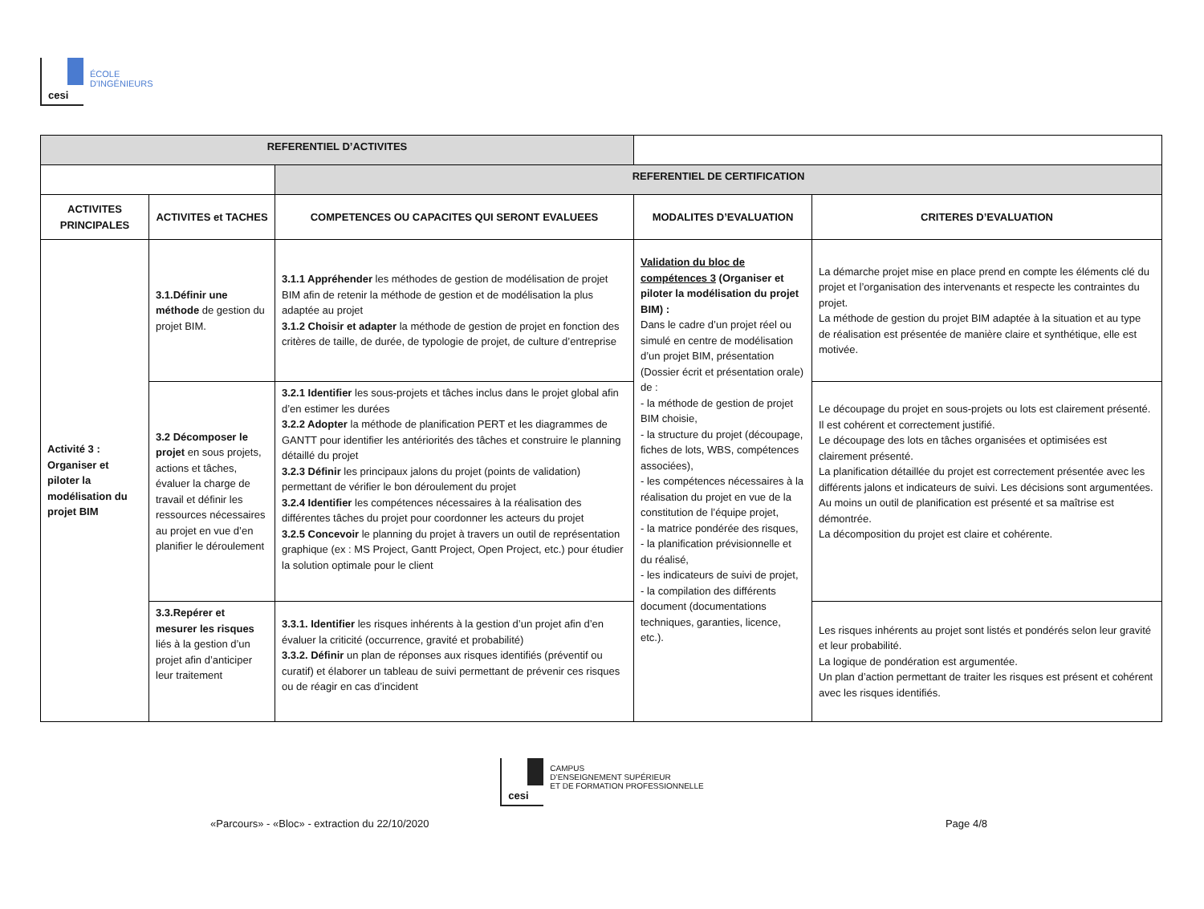cesi
ÉCOLE
D'INGÉNIEURS
| REFERENTIEL D’ACTIVITES | | | | |
| | | REFERENTIEL DE CERTIFICATION | | |
| ACTIVITES PRINCIPALES | ACTIVITES et TACHES | COMPETENCES OU CAPACITES QUI SERONT EVALUEES | MODALITES D’EVALUATION | CRITERES D’EVALUATION |
| Activité 3 : Organiser et piloter la modélisation du projet BIM | 3.1.Définir une méthode de gestion du projet BIM. | 3.1.1 Appréhender les méthodes de gestion de modélisation de projet BIM afin de retenir la méthode de gestion et de modélisation la plus adaptée au projet 3.1.2 Choisir et adapter la méthode de gestion de projet en fonction des critères de taille, de durée, de typologie de projet, de culture d’entreprise | Validation du bloc de compétences 3 (Organiser et piloter la modélisation du projet BIM) : Dans le cadre d’un projet réel ou simulé en centre de modélisation d’un projet BIM, présentation (Dossier écrit et présentation orale) de : - la méthode de gestion de projet BIM choisie, - la structure du projet (découpage, fiches de lots, WBS, compétences associées), - les compétences nécessaires à la réalisation du projet en vue de la constitution de l’équipe projet, - la matrice pondérée des risques, - la planification prévisionnelle et du réalisé, - les indicateurs de suivi de projet, - la compilation des différents document (documentations techniques, garanties, licence, etc.). | La démarche projet mise en place prend en compte les éléments clé du projet et l’organisation des intervenants et respecte les contraintes du projet. La méthode de gestion du projet BIM adaptée à la situation et au type de réalisation est présentée de manière claire et synthétique, elle est motivée. |
| | 3.2 Décomposer le projet en sous projets, actions et tâches, évaluer la charge de travail et définir les ressources nécessaires au projet en vue d’en planifier le déroulement | 3.2.1 Identifier les sous-projets et tâches inclus dans le projet global afin d’en estimer les durées 3.2.2 Adopter la méthode de planification PERT et les diagrammes de GANTT pour identifier les antériorités des tâches et construire le planning détaillé du projet 3.2.3 Définir les principaux jalons du projet (points de validation) permettant de vérifier le bon déroulement du projet 3.2.4 Identifier les compétences nécessaires à la réalisation des différentes tâches du projet pour coordonner les acteurs du projet 3.2.5 Concevoir le planning du projet à travers un outil de représentation graphique (ex : MS Project, Gantt Project, Open Project, etc.) pour étudier la solution optimale pour le client | | Le découpage du projet en sous-projets ou lots est clairement présenté. Il est cohérent et correctement justifié. Le découpage des lots en tâches organisées et optimisées est clairement présenté. La planification détaillée du projet est correctement présentée avec les différents jalons et indicateurs de suivi. Les décisions sont argumentées. Au moins un outil de planification est présenté et sa maîtrise est démontrée. La décomposition du projet est claire et cohérente. |
| | 3.3.Repérer et mesurer les risques liés à la gestion d’un projet afin d’anticiper leur traitement | 3.3.1. Identifier les risques inhérents à la gestion d’un projet afin d’en évaluer la criticité (occurrence, gravité et probabilité) 3.3.2. Définir un plan de réponses aux risques identifiés (préventif ou curatif) et élaborer un tableau de suivi permettant de prévenir ces risques ou de réagir en cas d’incident | | Les risques inhérents au projet sont listés et pondérés selon leur gravité et leur probabilité. La logique de pondération est argumentée. Un plan d’action permettant de traiter les risques est présent et cohérent avec les risques identifiés. |
cesi
CAMPUS
D’ENSEIGNEMENT SUPÉRIEUR
ET DE FORMATION PROFESSIONNELLE
«Parcours» - «Bloc» - extraction du 22/10/2020 Page 4/8